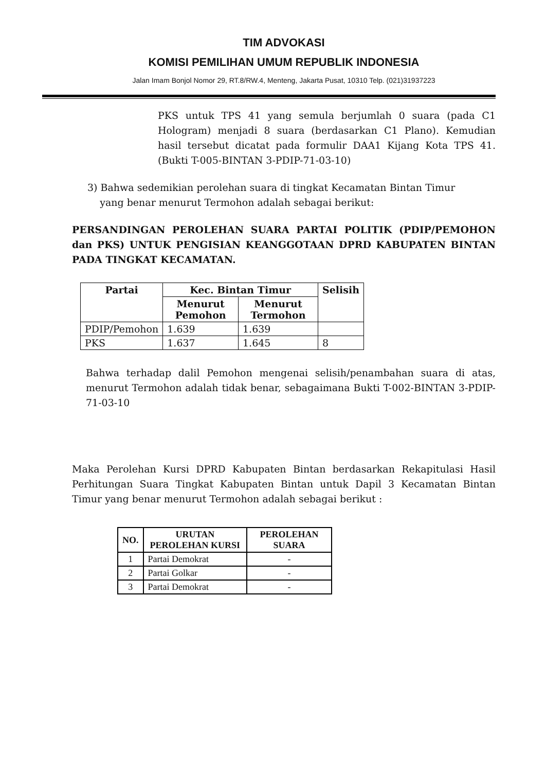TIM ADVOKASI
KOMISI PEMILIHAN UMUM REPUBLIK INDONESIA
Jalan Imam Bonjol Nomor 29, RT.8/RW.4, Menteng, Jakarta Pusat, 10310 Telp. (021)31937223
PKS untuk TPS 41 yang semula berjumlah 0 suara (pada C1 Hologram) menjadi 8 suara (berdasarkan C1 Plano). Kemudian hasil tersebut dicatat pada formulir DAA1 Kijang Kota TPS 41. (Bukti T-005-BINTAN 3-PDIP-71-03-10)
3) Bahwa sedemikian perolehan suara di tingkat Kecamatan Bintan Timur
yang benar menurut Termohon adalah sebagai berikut:
PERSANDINGAN PEROLEHAN SUARA PARTAI POLITIK (PDIP/PEMOHON dan PKS) UNTUK PENGISIAN KEANGGOTAAN DPRD KABUPATEN BINTAN PADA TINGKAT KECAMATAN.
| Partai | Kec. Bintan Timur | | Selisih |
| --- | --- | --- | --- |
| | Menurut Pemohon | Menurut Termohon | |
| PDIP/Pemohon | 1.639 | 1.639 | |
| PKS | 1.637 | 1.645 | 8 |
Bahwa terhadap dalil Pemohon mengenai selisih/penambahan suara di atas, menurut Termohon adalah tidak benar, sebagaimana Bukti T-002-BINTAN 3-PDIP-71-03-10
Maka Perolehan Kursi DPRD Kabupaten Bintan berdasarkan Rekapitulasi Hasil Perhitungan Suara Tingkat Kabupaten Bintan untuk Dapil 3 Kecamatan Bintan Timur yang benar menurut Termohon adalah sebagai berikut :
| NO. | URUTAN PEROLEHAN KURSI | PEROLEHAN SUARA |
| --- | --- | --- |
| 1 | Partai Demokrat | - |
| 2 | Partai Golkar | - |
| 3 | Partai Demokrat | - |